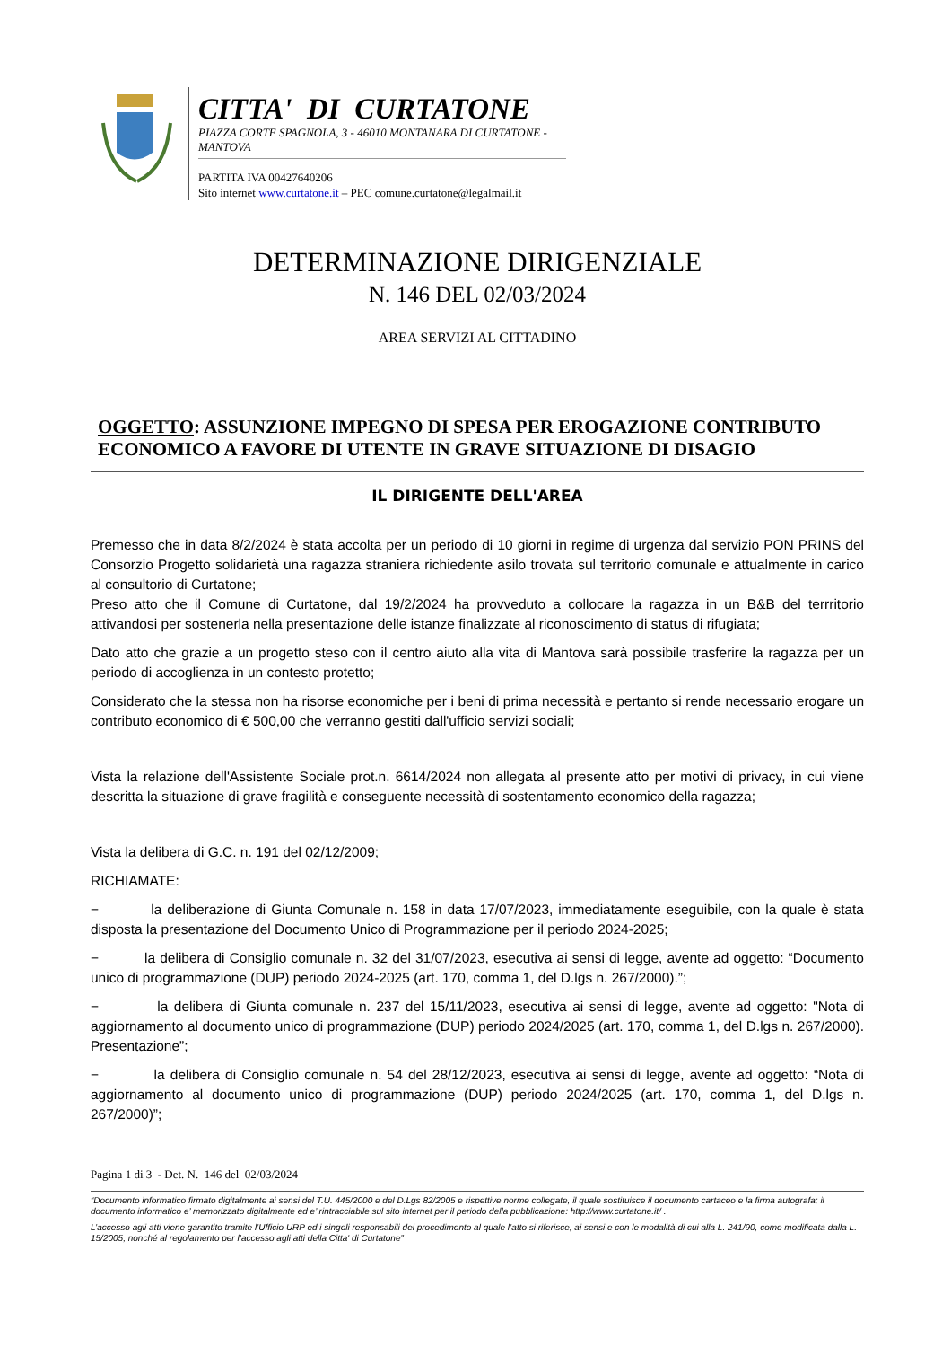CITTA' DI CURTATONE
PIAZZA CORTE SPAGNOLA, 3 - 46010 MONTANARA DI CURTATONE - MANTOVA
PARTITA IVA 00427640206
Sito internet www.curtatone.it – PEC comune.curtatone@legalmail.it
DETERMINAZIONE DIRIGENZIALE
N. 146 DEL 02/03/2024
AREA SERVIZI AL CITTADINO
OGGETTO: ASSUNZIONE IMPEGNO DI SPESA PER EROGAZIONE CONTRIBUTO ECONOMICO A FAVORE DI UTENTE IN GRAVE SITUAZIONE DI DISAGIO
IL DIRIGENTE DELL'AREA
Premesso che in data 8/2/2024 è stata accolta per un periodo di 10 giorni in regime di urgenza dal servizio PON PRINS del Consorzio Progetto solidarietà una ragazza straniera richiedente asilo trovata sul territorio comunale e attualmente in carico al consultorio di Curtatone;
Preso atto che il Comune di Curtatone, dal 19/2/2024 ha provveduto a collocare la ragazza in un B&B del terrritorio attivandosi per sostenerla nella presentazione delle istanze finalizzate al riconoscimento di status di rifugiata;
Dato atto che grazie a un progetto steso con il centro aiuto alla vita di Mantova sarà possibile trasferire la ragazza per un periodo di accoglienza in un contesto protetto;
Considerato che la stessa non ha risorse economiche per i beni di prima necessità e pertanto si rende necessario erogare un contributo economico di € 500,00 che verranno gestiti dall'ufficio servizi sociali;
Vista la relazione dell'Assistente Sociale prot.n. 6614/2024 non allegata al presente atto per motivi di privacy, in cui viene descritta la situazione di grave fragilità e conseguente necessità di sostentamento economico della ragazza;
Vista la delibera di G.C. n. 191 del 02/12/2009;
RICHIAMATE:
− la deliberazione di Giunta Comunale n. 158 in data 17/07/2023, immediatamente eseguibile, con la quale è stata disposta la presentazione del Documento Unico di Programmazione per il periodo 2024-2025;
− la delibera di Consiglio comunale n. 32 del 31/07/2023, esecutiva ai sensi di legge, avente ad oggetto: “Documento unico di programmazione (DUP) periodo 2024-2025 (art. 170, comma 1, del D.lgs n. 267/2000).”;
− la delibera di Giunta comunale n. 237 del 15/11/2023, esecutiva ai sensi di legge, avente ad oggetto: "Nota di aggiornamento al documento unico di programmazione (DUP) periodo 2024/2025 (art. 170, comma 1, del D.lgs n. 267/2000). Presentazione”;
− la delibera di Consiglio comunale n. 54 del 28/12/2023, esecutiva ai sensi di legge, avente ad oggetto: “Nota di aggiornamento al documento unico di programmazione (DUP) periodo 2024/2025 (art. 170, comma 1, del D.lgs n. 267/2000)”;
Pagina 1 di 3 - Det. N. 146 del 02/03/2024
“Documento informatico firmato digitalmente ai sensi del T.U. 445/2000 e del D.Lgs 82/2005 e rispettive norme collegate, il quale sostituisce il documento cartaceo e la firma autografa; il documento informatico e’ memorizzato digitalmente ed e’ rintracciabile sul sito internet per il periodo della pubblicazione: http://www.curtatone.it/ .
L’accesso agli atti viene garantito tramite l’Ufficio URP ed i singoli responsabili del procedimento al quale l’atto si riferisce, ai sensi e con le modalità di cui alla L. 241/90, come modificata dalla L. 15/2005, nonché al regolamento per l’accesso agli atti della Citta' di Curtatone”